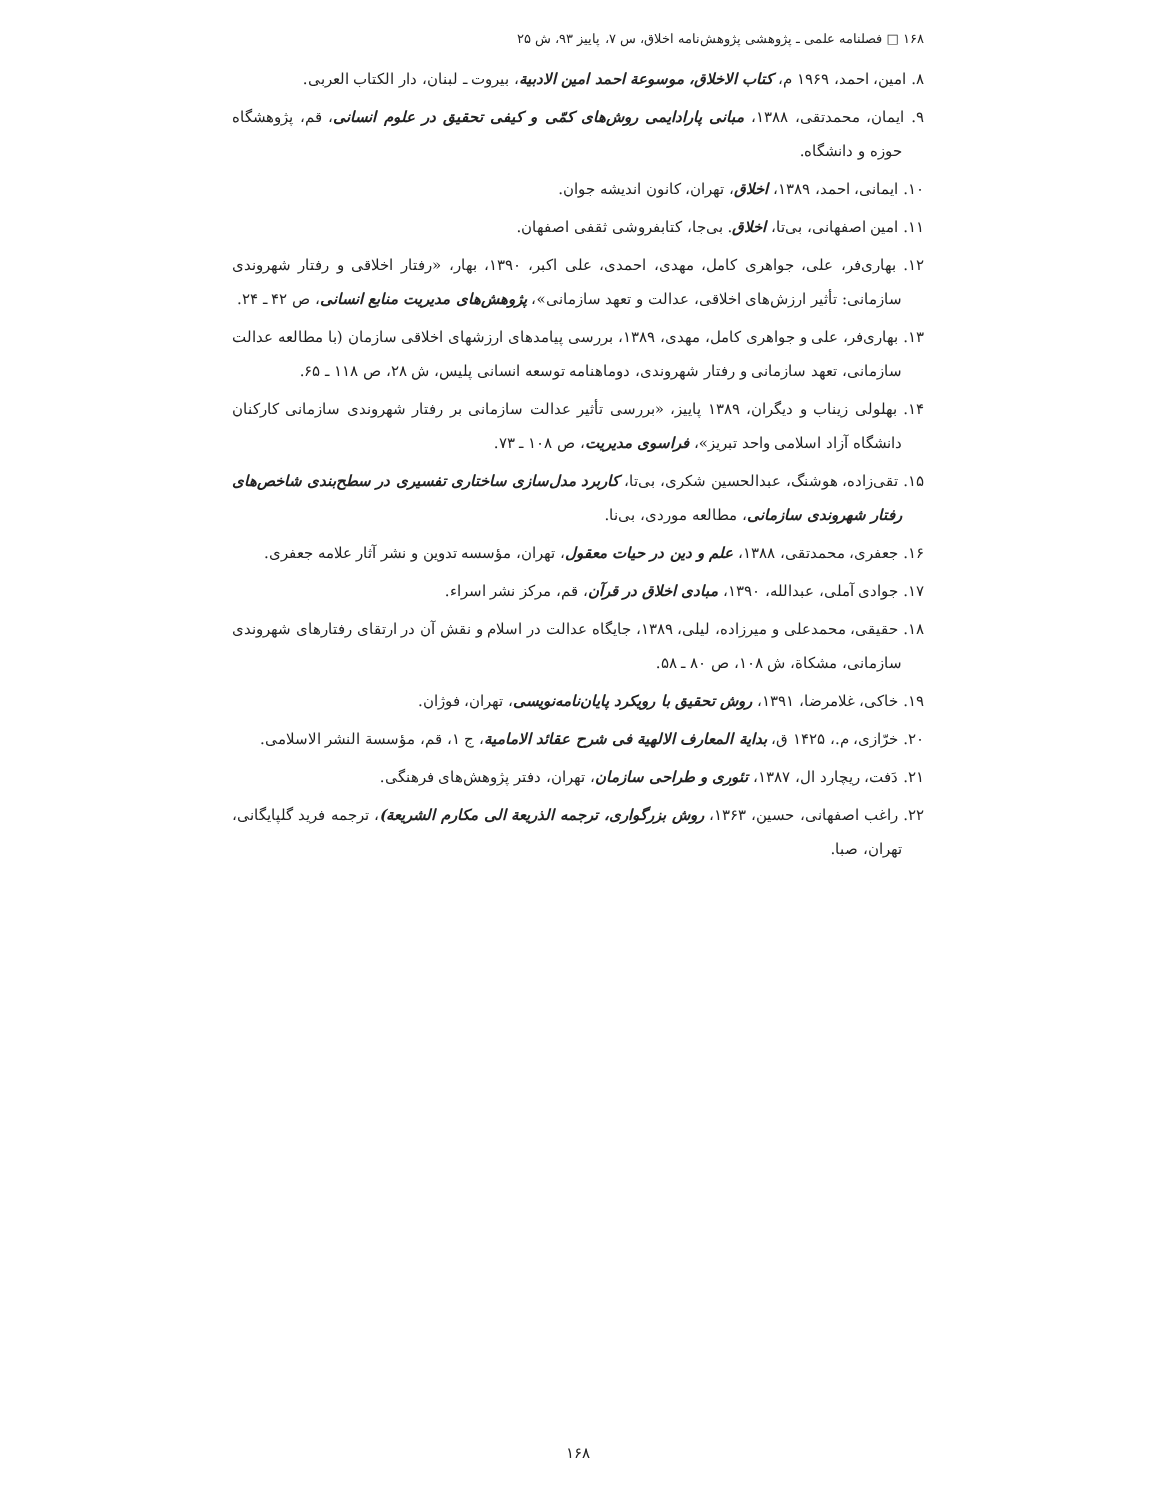۱۶۸ □ فصلنامه علمی ـ پژوهشی پژوهش‌نامه اخلاق، س ۷، پاییز ۹۳، ش ۲۵
۸. امین، احمد، ۱۹۶۹ م، کتاب الاخلاق، موسوعة احمد امین الادبیة، بیروت ـ لبنان، دار الکتاب العربی.
۹. ایمان، محمدتقی، ۱۳۸۸، مبانی پارادایمی روش‌های کمّی و کیفی تحقیق در علوم انسانی، قم، پژوهشگاه حوزه و دانشگاه.
۱۰. ایمانی، احمد، ۱۳۸۹، اخلاق، تهران، کانون اندیشه جوان.
۱۱. امین اصفهانی، بی‌تا، اخلاق. بی‌جا، کتابفروشی ثقفی اصفهان.
۱۲. بهاری‌فر، علی، جواهری کامل، مهدی، احمدی، علی اکبر، ۱۳۹۰، بهار، «رفتار اخلاقی و رفتار شهروندی سازمانی: تأثیر ارزش‌های اخلاقی، عدالت و تعهد سازمانی»، پژوهش‌های مدیریت منابع انسانی، ص ۴۲ ـ ۲۴.
۱۳. بهاری‌فر، علی و جواهری کامل، مهدی، ۱۳۸۹، بررسی پیامدهای ارزشهای اخلاقی سازمان (با مطالعه عدالت سازمانی، تعهد سازمانی و رفتار شهروندی، دوماهنامه توسعه انسانی پلیس، ش ۲۸، ص ۱۱۸ ـ ۶۵.
۱۴. بهلولی زیناب و دیگران، ۱۳۸۹ پاییز، «بررسی تأثیر عدالت سازمانی بر رفتار شهروندی سازمانی کارکنان دانشگاه آزاد اسلامی واحد تبریز»، فراسوی مدیریت، ص ۱۰۸ ـ ۷۳.
۱۵. تقی‌زاده، هوشنگ، عبدالحسین شکری، بی‌تا، کاربرد مدل‌سازی ساختاری تفسیری در سطح‌بندی شاخص‌های رفتار شهروندی سازمانی، مطالعه موردی، بی‌نا.
۱۶. جعفری، محمدتقی، ۱۳۸۸، علم و دین در حیات معقول، تهران، مؤسسه تدوین و نشر آثار علامه جعفری.
۱۷. جوادی آملی، عبدالله، ۱۳۹۰، مبادی اخلاق در قرآن، قم، مرکز نشر اسراء.
۱۸. حقیقی، محمدعلی و میرزاده، لیلی، ۱۳۸۹، جایگاه عدالت در اسلام و نقش آن در ارتقای رفتارهای شهروندی سازمانی، مشکاة، ش ۱۰۸، ص ۸۰ ـ ۵۸.
۱۹. خاکی، غلامرضا، ۱۳۹۱، روش تحقیق با رویکرد پایان‌نامه‌نویسی، تهران، فوژان.
۲۰. خرّازی، م.، ۱۴۲۵ ق، بدایة المعارف الالهیة فی شرح عقائد الامامیة، ج ۱، قم، مؤسسة النشر الاسلامی.
۲۱. دَفت، ریچارد ال، ۱۳۸۷، تئوری و طراحی سازمان، تهران، دفتر پژوهش‌های فرهنگی.
۲۲. راغب اصفهانی، حسین، ۱۳۶۳، روش بزرگواری، ترجمه الذریعة الی مکارم الشریعة)، ترجمه فرید گلپایگانی، تهران، صبا.
۱۶۸